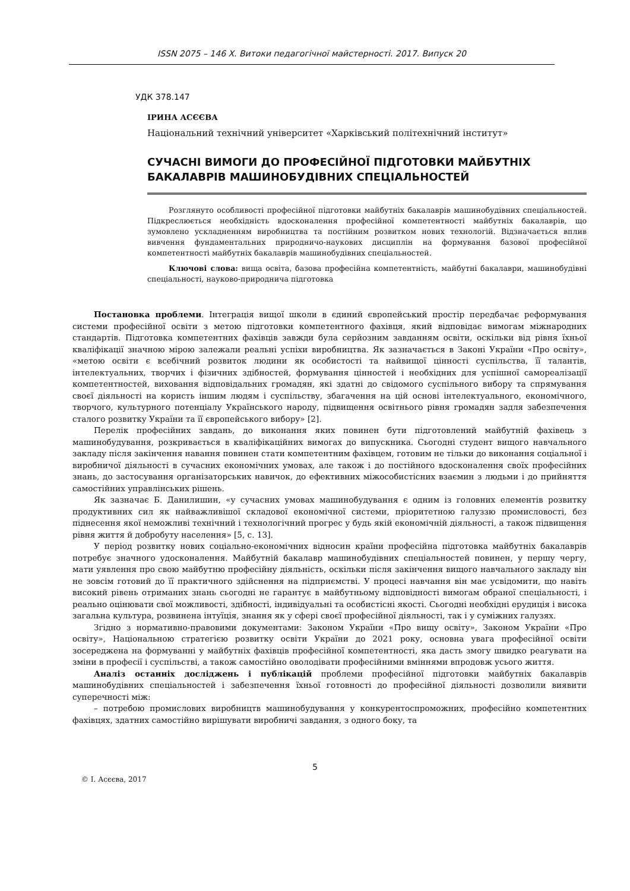ISSN 2075 – 146 Х. Витоки педагогічної майстерності. 2017. Випуск 20
УДК 378.147
ІРИНА АСЄЄВА
Національний технічний університет «Харківський політехнічний інститут»
СУЧАСНІ ВИМОГИ ДО ПРОФЕСІЙНОЇ ПІДГОТОВКИ МАЙБУТНІХ БАКАЛАВРІВ МАШИНОБУДІВНИХ СПЕЦІАЛЬНОСТЕЙ
Розглянуто особливості професійної підготовки майбутніх бакалаврів машинобудівних спеціальностей. Підкреслюється необхідність вдосконалення професійної компетентності майбутніх бакалаврів, що зумовлено ускладненням виробництва та постійним розвитком нових технологій. Відзначається вплив вивчення фундаментальних природничо-наукових дисциплін на формування базової професійної компетентності майбутніх бакалаврів машинобудівних спеціальностей.
Ключові слова: вища освіта, базова професійна компетентність, майбутні бакалаври, машинобудівні спеціальності, науково-природнича підготовка
Постановка проблеми. Інтеграція вищої школи в єдиний європейський простір передбачає реформування системи професійної освіти з метою підготовки компетентного фахівця, який відповідає вимогам міжнародних стандартів. Підготовка компетентних фахівців завжди була серйозним завданням освіти, оскільки від рівня їхньої кваліфікації значною мірою залежали реальні успіхи виробництва. Як зазначається в Законі України «Про освіту», «метою освіти є всебічний розвиток людини як особистості та найвищої цінності суспільства, її талантів, інтелектуальних, творчих і фізичних здібностей, формування цінностей і необхідних для успішної самореалізації компетентностей, виховання відповідальних громадян, які здатні до свідомого суспільного вибору та спрямування своєї діяльності на користь іншим людям і суспільству, збагачення на цій основі інтелектуального, економічного, творчого, культурного потенціалу Українського народу, підвищення освітнього рівня громадян задля забезпечення сталого розвитку України та її європейського вибору» [2].
Перелік професійних завдань, до виконання яких повинен бути підготовлений майбутній фахівець з машинобудування, розкривається в кваліфікаційних вимогах до випускника. Сьогодні студент вищого навчального закладу після закінчення навання повинен стати компетентним фахівцем, готовим не тільки до виконання соціальної і виробничої діяльності в сучасних економічних умовах, але також і до постійного вдосконалення своїх професійних знань, до застосування організаторських навичок, до ефективних міжособистісних взаємин з людьми і до прийняття самостійних управлінських рішень.
Як зазначає Б. Данилишин, «у сучасних умовах машинобудування є одним із головних елементів розвитку продуктивних сил як найважливішої складової економічної системи, пріоритетною галуззю промисловості, без піднесення якої неможливі технічний і технологічний прогрес у будь якій економічній діяльності, а також підвищення рівня життя й добробуту населення» [5, с. 13].
У період розвитку нових соціально-економічних відносин країни професійна підготовка майбутніх бакалаврів потребує значного удосконалення. Майбутній бакалавр машинобудівних спеціальностей повинен, у першу чергу, мати уявлення про свою майбутню професійну діяльність, оскільки після закінчення вищого навчального закладу він не зовсім готовий до її практичного здійснення на підприємстві. У процесі навчання він має усвідомити, що навіть високий рівень отриманих знань сьогодні не гарантує в майбутньому відповідності вимогам обраної спеціальності, і реально оцінювати свої можливості, здібності, індивідуальні та особистісні якості. Сьогодні необхідні ерудиція і висока загальна культура, розвинена інтуїція, знання як у сфері своєї професійної діяльності, так і у суміжних галузях.
Згідно з нормативно-правовими документами: Законом України «Про вищу освіту», Законом України «Про освіту», Національною стратегією розвитку освіти України до 2021 року, основна увага професійної освіти зосереджена на формуванні у майбутніх фахівців професійної компетентності, яка дасть змогу швидко реагувати на зміни в професії і суспільстві, а також самостійно оволодівати професійними вміннями впродовж усього життя.
Аналіз останніх досліджень і публікацій проблеми професійної підготовки майбутніх бакалаврів машинобудівних спеціальностей і забезпечення їхньої готовності до професійної діяльності дозволили виявити суперечності між:
– потребою промислових виробництв машинобудування у конкурентоспроможних, професійно компетентних фахівцях, здатних самостійно вирішувати виробничі завдання, з одного боку, та
5
© І. Асєєва, 2017